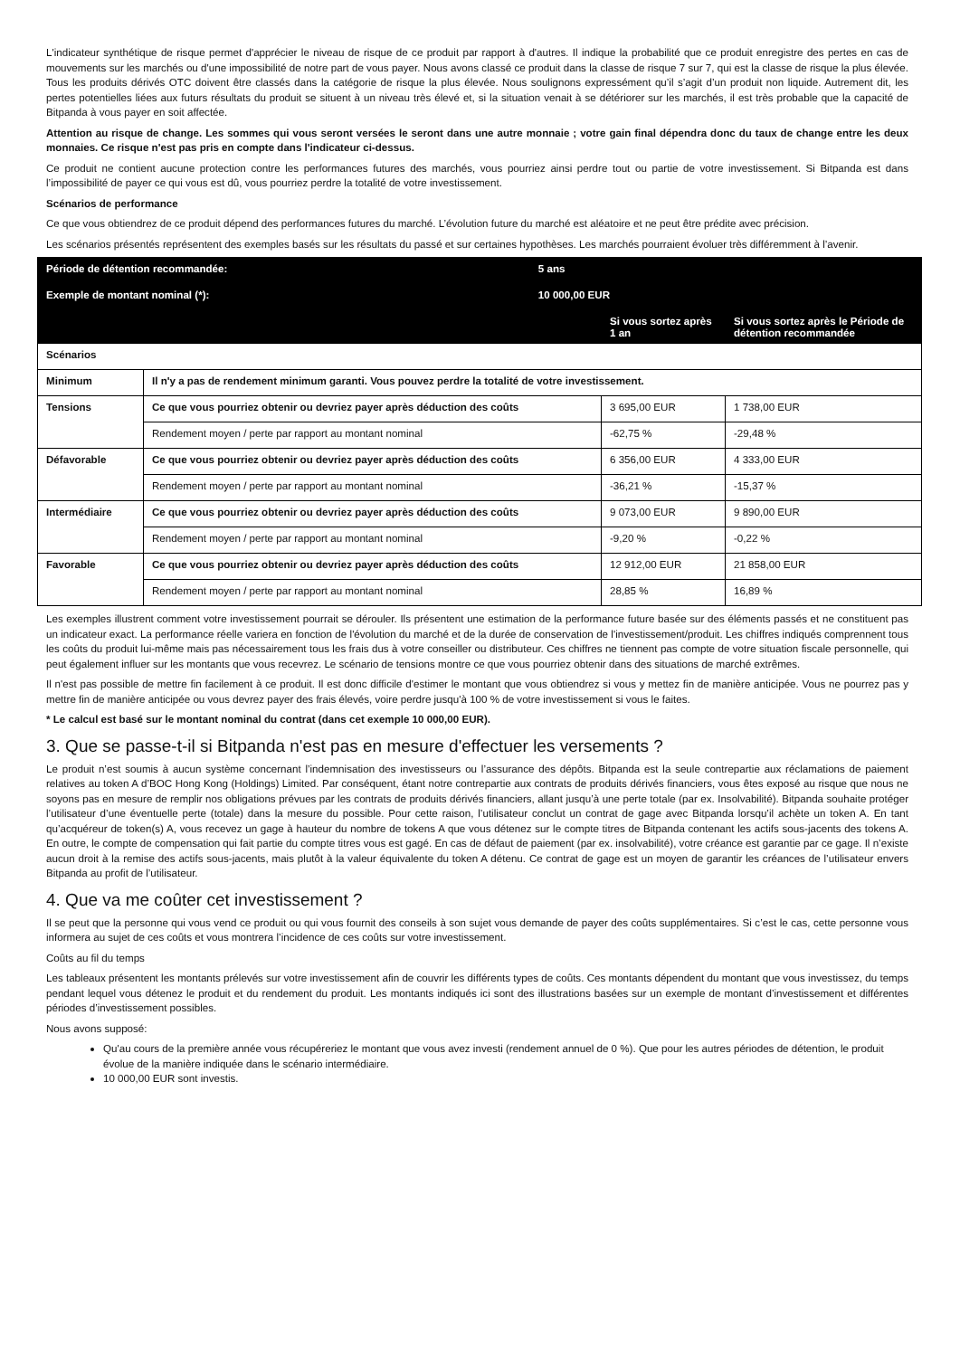L'indicateur synthétique de risque permet d'apprécier le niveau de risque de ce produit par rapport à d'autres. Il indique la probabilité que ce produit enregistre des pertes en cas de mouvements sur les marchés ou d'une impossibilité de notre part de vous payer. Nous avons classé ce produit dans la classe de risque 7 sur 7, qui est la classe de risque la plus élevée. Tous les produits dérivés OTC doivent être classés dans la catégorie de risque la plus élevée. Nous soulignons expressément qu’il s’agit d’un produit non liquide. Autrement dit, les pertes potentielles liées aux futurs résultats du produit se situent à un niveau très élevé et, si la situation venait à se détériorer sur les marchés, il est très probable que la capacité de Bitpanda à vous payer en soit affectée.
Attention au risque de change. Les sommes qui vous seront versées le seront dans une autre monnaie ; votre gain final dépendra donc du taux de change entre les deux monnaies. Ce risque n'est pas pris en compte dans l'indicateur ci-dessus.
Ce produit ne contient aucune protection contre les performances futures des marchés, vous pourriez ainsi perdre tout ou partie de votre investissement. Si Bitpanda est dans l’impossibilité de payer ce qui vous est dû, vous pourriez perdre la totalité de votre investissement.
Scénarios de performance
Ce que vous obtiendrez de ce produit dépend des performances futures du marché. L’évolution future du marché est aléatoire et ne peut être prédite avec précision.
Les scénarios présentés représentent des exemples basés sur les résultats du passé et sur certaines hypothèses. Les marchés pourraient évoluer très différemment à l’avenir.
| Période de détention recommandée: | | 5 ans | | |
| Exemple de montant nominal (*): | | 10 000,00 EUR | | |
| | | | Si vous sortez après 1 an | Si vous sortez après le Période de détention recommandée |
| Scénarios | | | | |
| Minimum | Il n'y a pas de rendement minimum garanti. Vous pouvez perdre la totalité de votre investissement. | | | |
| Tensions | Ce que vous pourriez obtenir ou devriez payer après déduction des coûts | | 3 695,00 EUR | 1 738,00 EUR |
| | Rendement moyen / perte par rapport au montant nominal | | -62,75 % | -29,48 % |
| Défavorable | Ce que vous pourriez obtenir ou devriez payer après déduction des coûts | | 6 356,00 EUR | 4 333,00 EUR |
| | Rendement moyen / perte par rapport au montant nominal | | -36,21 % | -15,37 % |
| Intermédiaire | Ce que vous pourriez obtenir ou devriez payer après déduction des coûts | | 9 073,00 EUR | 9 890,00 EUR |
| | Rendement moyen / perte par rapport au montant nominal | | -9,20 % | -0,22 % |
| Favorable | Ce que vous pourriez obtenir ou devriez payer après déduction des coûts | | 12 912,00 EUR | 21 858,00 EUR |
| | Rendement moyen / perte par rapport au montant nominal | | 28,85 % | 16,89 % |
Les exemples illustrent comment votre investissement pourrait se dérouler. Ils présentent une estimation de la performance future basée sur des éléments passés et ne constituent pas un indicateur exact. La performance réelle variera en fonction de l'évolution du marché et de la durée de conservation de l'investissement/produit. Les chiffres indiqués comprennent tous les coûts du produit lui-même mais pas nécessairement tous les frais dus à votre conseiller ou distributeur. Ces chiffres ne tiennent pas compte de votre situation fiscale personnelle, qui peut également influer sur les montants que vous recevrez. Le scénario de tensions montre ce que vous pourriez obtenir dans des situations de marché extrêmes.
Il n'est pas possible de mettre fin facilement à ce produit. Il est donc difficile d'estimer le montant que vous obtiendrez si vous y mettez fin de manière anticipée. Vous ne pourrez pas y mettre fin de manière anticipée ou vous devrez payer des frais élevés, voire perdre jusqu'à 100 % de votre investissement si vous le faites.
* Le calcul est basé sur le montant nominal du contrat (dans cet exemple 10 000,00 EUR).
3. Que se passe-t-il si Bitpanda n'est pas en mesure d'effectuer les versements ?
Le produit n’est soumis à aucun système concernant l’indemnisation des investisseurs ou l’assurance des dépôts. Bitpanda est la seule contrepartie aux réclamations de paiement relatives au token A d’BOC Hong Kong (Holdings) Limited. Par conséquent, étant notre contrepartie aux contrats de produits dérivés financiers, vous êtes exposé au risque que nous ne soyons pas en mesure de remplir nos obligations prévues par les contrats de produits dérivés financiers, allant jusqu’à une perte totale (par ex. Insolvabilité). Bitpanda souhaite protéger l’utilisateur d’une éventuelle perte (totale) dans la mesure du possible. Pour cette raison, l’utilisateur conclut un contrat de gage avec Bitpanda lorsqu’il achète un token A. En tant qu’acquéreur de token(s) A, vous recevez un gage à hauteur du nombre de tokens A que vous détenez sur le compte titres de Bitpanda contenant les actifs sous-jacents des tokens A. En outre, le compte de compensation qui fait partie du compte titres vous est gagé. En cas de défaut de paiement (par ex. insolvabilité), votre créance est garantie par ce gage. Il n’existe aucun droit à la remise des actifs sous-jacents, mais plutôt à la valeur équivalente du token A détenu. Ce contrat de gage est un moyen de garantir les créances de l’utilisateur envers Bitpanda au profit de l’utilisateur.
4. Que va me coûter cet investissement ?
Il se peut que la personne qui vous vend ce produit ou qui vous fournit des conseils à son sujet vous demande de payer des coûts supplémentaires. Si c’est le cas, cette personne vous informera au sujet de ces coûts et vous montrera l’incidence de ces coûts sur votre investissement.
Coûts au fil du temps
Les tableaux présentent les montants prélevés sur votre investissement afin de couvrir les différents types de coûts. Ces montants dépendent du montant que vous investissez, du temps pendant lequel vous détenez le produit et du rendement du produit. Les montants indiqués ici sont des illustrations basées sur un exemple de montant d’investissement et différentes périodes d’investissement possibles.
Nous avons supposé:
Qu'au cours de la première année vous récupéreriez le montant que vous avez investi (rendement annuel de 0 %). Que pour les autres périodes de détention, le produit évolue de la manière indiquée dans le scénario intermédiaire.
10 000,00 EUR sont investis.